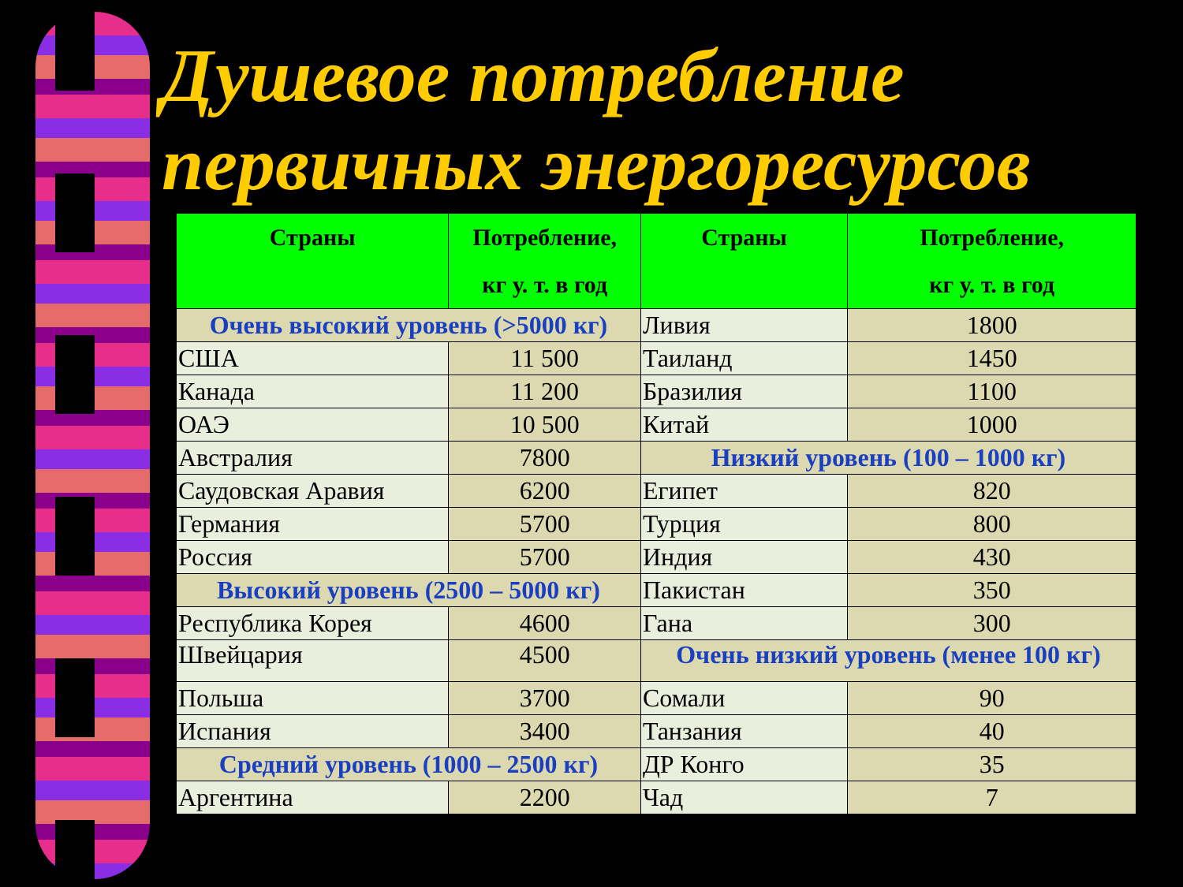Душевое потребление
первичных энергоресурсов
| Страны | Потребление, кг у. т. в год | Страны | Потребление, кг у. т. в год |
| --- | --- | --- | --- |
| Очень высокий уровень (>5000 кг) | | Ливия | 1800 |
| США | 11 500 | Таиланд | 1450 |
| Канада | 11 200 | Бразилия | 1100 |
| ОАЭ | 10 500 | Китай | 1000 |
| Австралия | 7800 | Низкий уровень (100 – 1000 кг) | |
| Саудовская Аравия | 6200 | Египет | 820 |
| Германия | 5700 | Турция | 800 |
| Россия | 5700 | Индия | 430 |
| Высокий уровень (2500 – 5000 кг) | | Пакистан | 350 |
| Республика Корея | 4600 | Гана | 300 |
| Швейцария | 4500 | Очень низкий уровень (менее 100 кг) | |
| Польша | 3700 | Сомали | 90 |
| Испания | 3400 | Танзания | 40 |
| Средний уровень (1000 – 2500 кг) | | ДР Конго | 35 |
| Аргентина | 2200 | Чад | 7 |